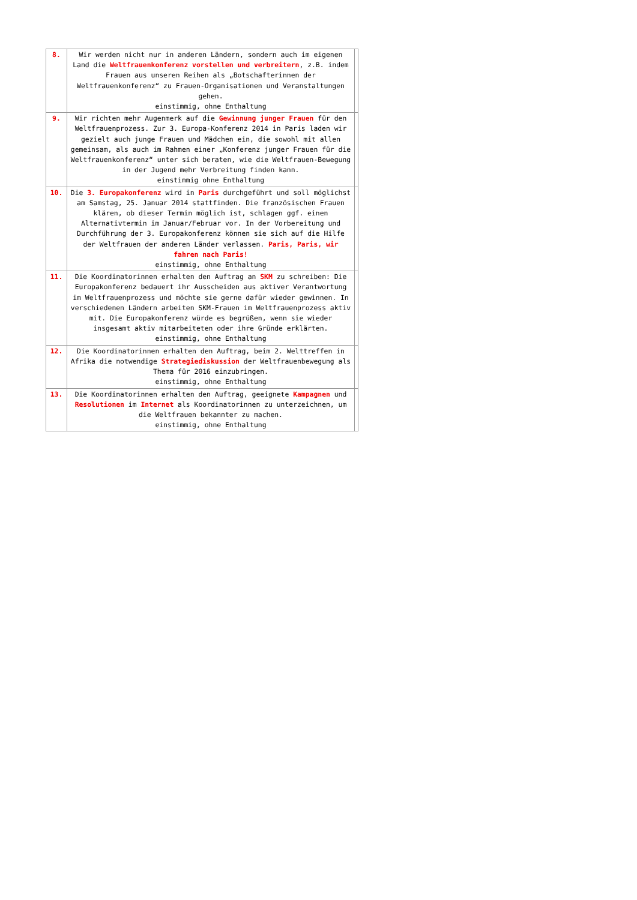| 8. | Wir werden nicht nur in anderen Ländern, sondern auch im eigenen Land die Weltfrauenkonferenz vorstellen und verbreitern , z.B. indem Frauen aus unseren Reihen als „Botschafterinnen der Weltfrauenkonferenz“ zu Frauen-Organisationen und Veranstaltungen gehen. einstimmig, ohne Enthaltung | |
| 9. | Wir richten mehr Augenmerk auf die Gewinnung junger Frauen für den Weltfrauenprozess. Zur 3. Europa-Konferenz 2014 in Paris laden wir gezielt auch junge Frauen und Mädchen ein, die sowohl mit allen gemeinsam, als auch im Rahmen einer „Konferenz junger Frauen für die Weltfrauenkonferenz“ unter sich beraten, wie die Weltfrauen-Bewegung in der Jugend mehr Verbreitung finden kann. einstimmig ohne Enthaltung | |
| 10. | Die 3. Europakonferenz wird in Paris durchgeführt und soll möglichst am Samstag, 25. Januar 2014 stattfinden. Die französischen Frauen klären, ob dieser Termin möglich ist, schlagen ggf. einen Alternativtermin im Januar/Februar vor. In der Vorbereitung und Durchführung der 3. Europakonferenz können sie sich auf die Hilfe der Weltfrauen der anderen Länder verlassen. Paris, Paris, wir fahren nach Paris! einstimmig, ohne Enthaltung | |
| 11. | Die Koordinatorinnen erhalten den Auftrag an SKM zu schreiben: Die Europakonferenz bedauert ihr Ausscheiden aus aktiver Verantwortung im Weltfrauenprozess und möchte sie gerne dafür wieder gewinnen. In verschiedenen Ländern arbeiten SKM-Frauen im Weltfrauenprozess aktiv mit. Die Europakonferenz würde es begrüßen, wenn sie wieder insgesamt aktiv mitarbeiteten oder ihre Gründe erklärten. einstimmig, ohne Enthaltung | |
| 12. | Die Koordinatorinnen erhalten den Auftrag, beim 2. Welttreffen in Afrika die notwendige Strategiediskussion der Weltfrauenbewegung als Thema für 2016 einzubringen. einstimmig, ohne Enthaltung | |
| 13. | Die Koordinatorinnen erhalten den Auftrag, geeignete Kampagnen und Resolutionen im Internet als Koordinatorinnen zu unterzeichnen, um die Weltfrauen bekannter zu machen. einstimmig, ohne Enthaltung | |